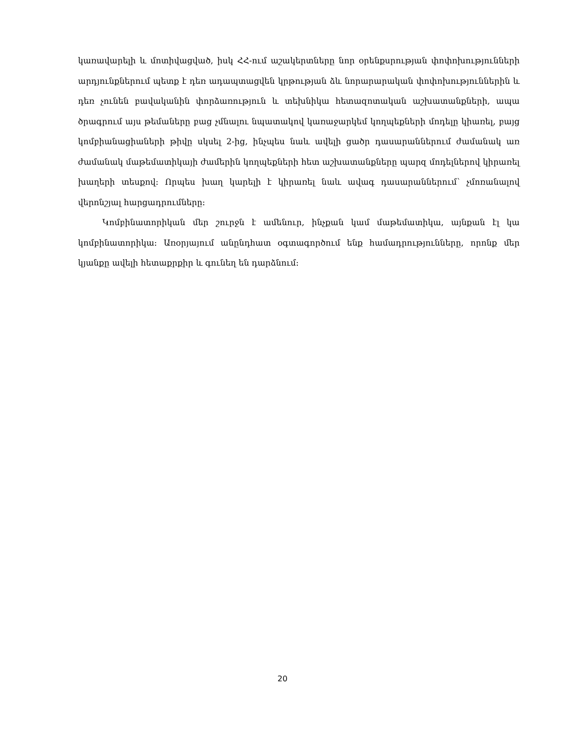կառավարելի և մոտիվացված, իսկ ՀՀ-ում աշակերտները նոր օրենքսրության փոփոխությունների արդյունքներում պետք է դեռ ադապտացվեն կրթության ձև նորարարական փոփոխություններին և դեռ չունեն բավականին փորձառություն և տեխնիկա հետազոտական աշխատանքների, ապա ծրագրում այս թեմաները բաց չմնալու նպատակով կառաջարկեմ կողպեքների մոդելը կիառել, բայց կոմբիանացիաների թիվը սկսել 2-ից, ինչպես նաև ավելի ցածր դասարաններում ժամանակ առ ժամանակ մաթեմատիկայի ժամերին կողպեքների հետ աշխատանքները պարզ մոդելներով կիրառել խաղերի տեսքով: Որպես խաղ կարելի է կիրառել նաև ավագ դասարաններում՝ չմոռանալով վերոնշյալ հարցադրումները:
Կոմբինատորիկան մեր շուրջն է ամենուր, ինչքան կամ մաթեմատիկա, այնքան էլ կա կոմբինատորիկա: Առօրյայում անընդհատ օգտագործում ենք համադրությունները, որոնք մեր կյանքը ավելի հետաքրքիր և գունեղ են դարձնում:
20